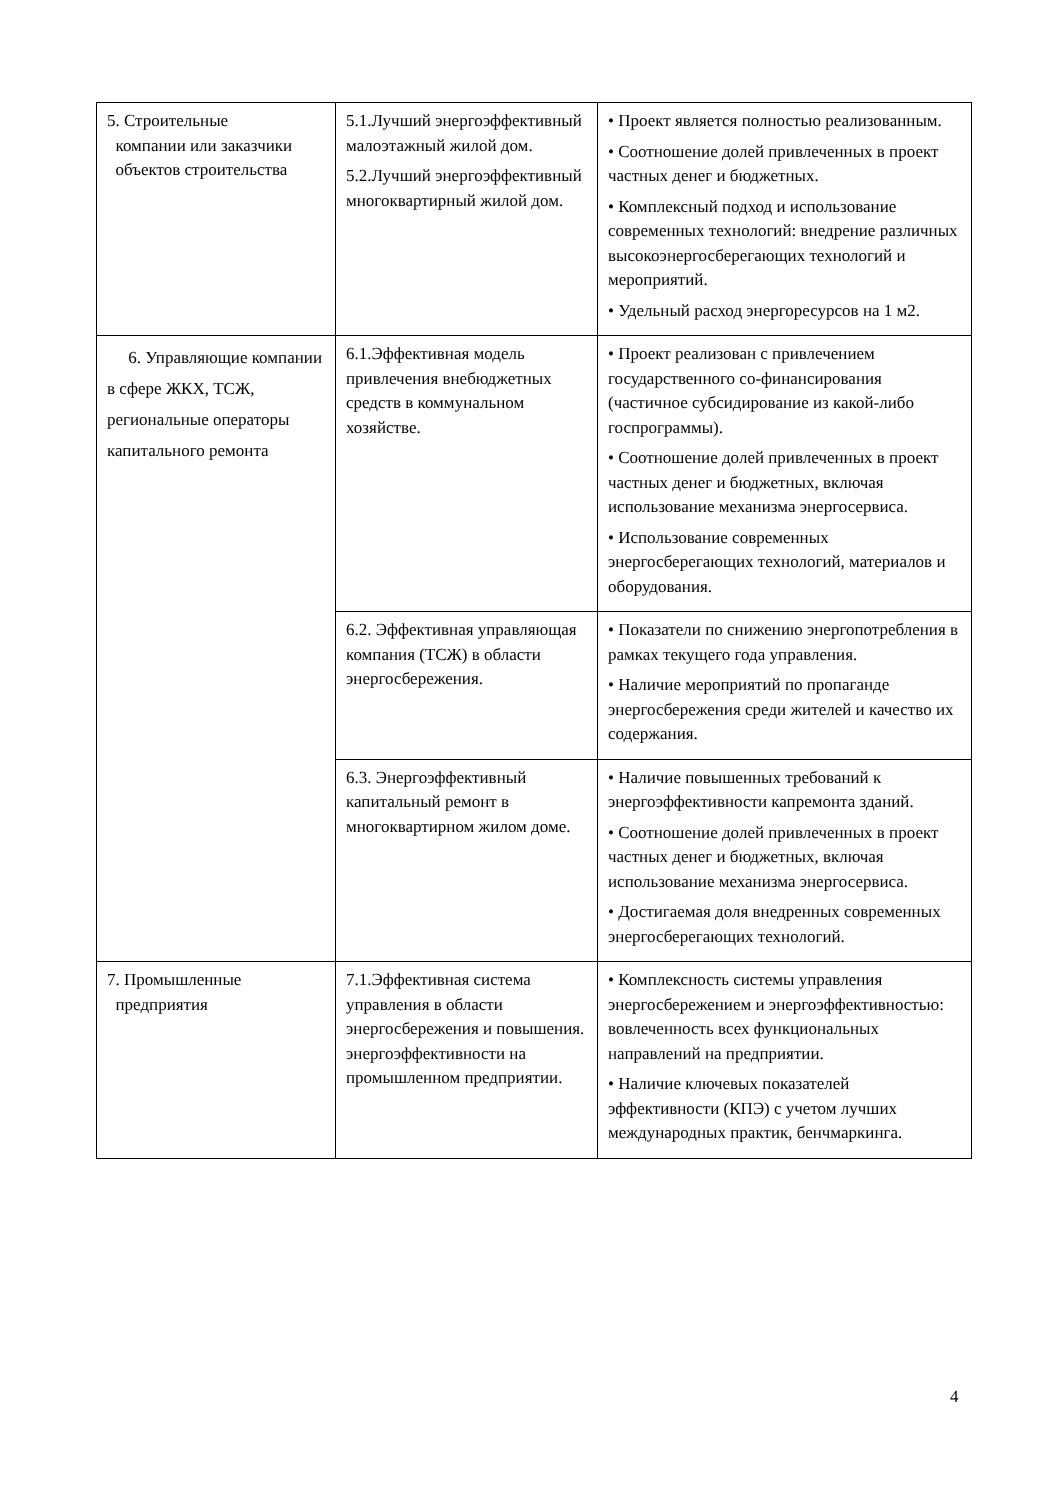| 5. Строительные компании или заказчики объектов строительства | 5.1.Лучший энергоэффективный малоэтажный жилой дом. 5.2.Лучший энергоэффективный многоквартирный жилой дом. | • Проект является полностью реализованным. • Соотношение долей привлеченных в проект частных денег и бюджетных. • Комплексный подход и использование современных технологий: внедрение различных высокоэнергосберегающих технологий и мероприятий. • Удельный расход энергоресурсов на 1 м2. |
| 6. Управляющие компании в сфере ЖКХ, ТСЖ, региональные операторы капитального ремонта | 6.1.Эффективная модель привлечения внебюджетных средств в коммунальном хозяйстве. | • Проект реализован с привлечением государственного со-финансирования (частичное субсидирование из какой-либо госпрограммы). • Соотношение долей привлеченных в проект частных денег и бюджетных, включая использование механизма энергосервиса. • Использование современных энергосберегающих технологий, материалов и оборудования. |
| | 6.2. Эффективная управляющая компания (ТСЖ) в области энергосбережения. | • Показатели по снижению энергопотребления в рамках текущего года управления. • Наличие мероприятий по пропаганде энергосбережения среди жителей и качество их содержания. |
| | 6.3. Энергоэффективный капитальный ремонт в многоквартирном жилом доме. | • Наличие повышенных требований к энергоэффективности капремонта зданий. • Соотношение долей привлеченных в проект частных денег и бюджетных, включая использование механизма энергосервиса. • Достигаемая доля внедренных современных энергосберегающих технологий. |
| 7. Промышленные предприятия | 7.1.Эффективная система управления в области энергосбережения и повышения. энергоэффективности на промышленном предприятии. | • Комплексность системы управления энергосбережением и энергоэффективностью: вовлеченность всех функциональных направлений на предприятии. • Наличие ключевых показателей эффективности (КПЭ) с учетом лучших международных практик, бенчмаркинга. |
4